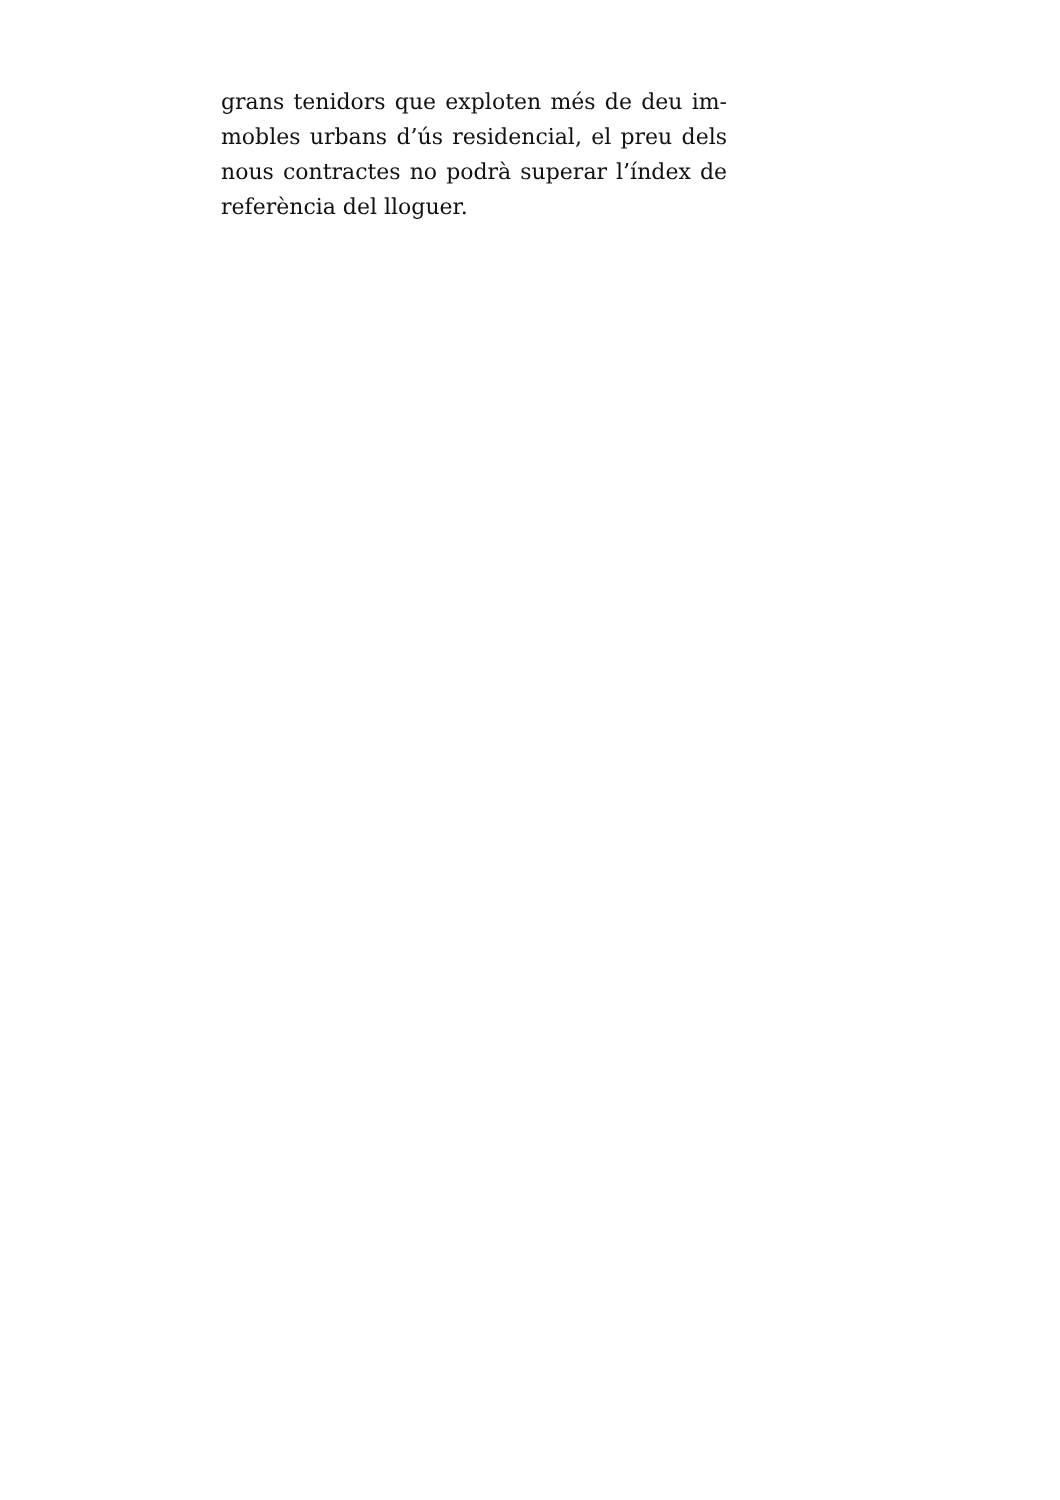grans tenidors que exploten més de deu im­mobles urbans d’ús residencial, el preu dels nous contractes no podrà superar l’índex de referència del lloguer.